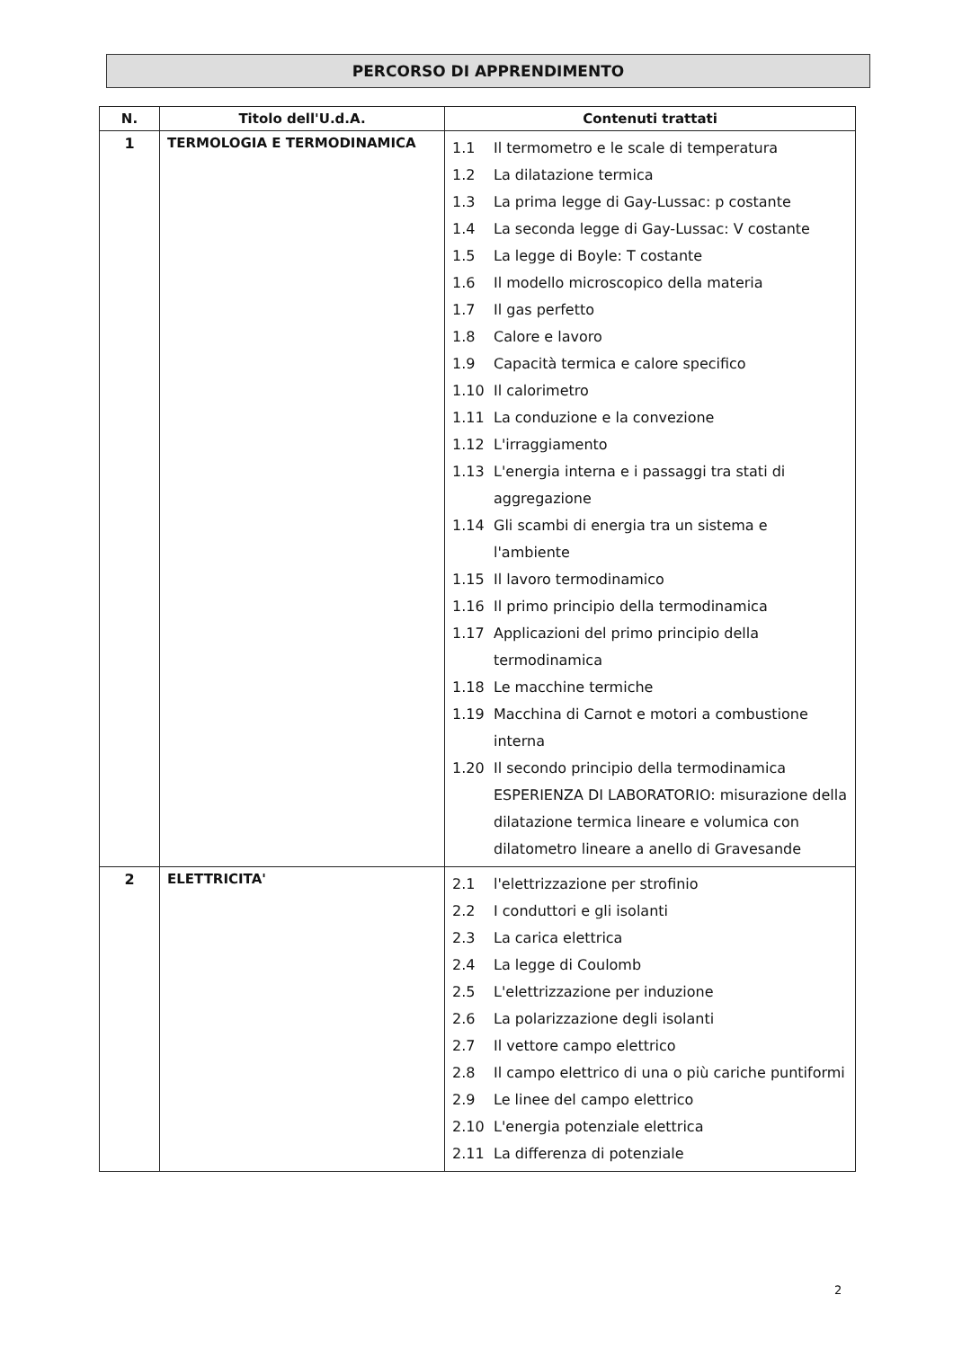PERCORSO DI APPRENDIMENTO
| N. | Titolo dell'U.d.A. | Contenuti trattati |
| --- | --- | --- |
| 1 | TERMOLOGIA E TERMODINAMICA | 1.1 Il termometro e le scale di temperatura 1.2 La dilatazione termica 1.3 La prima legge di Gay-Lussac: p costante 1.4 La seconda legge di Gay-Lussac: V costante 1.5 La legge di Boyle: T costante 1.6 Il modello microscopico della materia 1.7 Il gas perfetto 1.8 Calore e lavoro 1.9 Capacità termica e calore specifico 1.10 Il calorimetro 1.11 La conduzione e la convezione 1.12 L'irraggiamento 1.13 L'energia interna e i passaggi tra stati di aggregazione 1.14 Gli scambi di energia tra un sistema e l'ambiente 1.15 Il lavoro termodinamico 1.16 Il primo principio della termodinamica 1.17 Applicazioni del primo principio della termodinamica 1.18 Le macchine termiche 1.19 Macchina di Carnot e motori a combustione interna 1.20 Il secondo principio della termodinamica ESPERIENZA DI LABORATORIO: misurazione della dilatazione termica lineare e volumica con dilatometro lineare a anello di Gravesande |
| 2 | ELETTRICITA' | 2.1 l'elettrizzazione per strofinio 2.2 I conduttori e gli isolanti 2.3 La carica elettrica 2.4 La legge di Coulomb 2.5 L'elettrizzazione per induzione 2.6 La polarizzazione degli isolanti 2.7 Il vettore campo elettrico 2.8 Il campo elettrico di una o più cariche puntiformi 2.9 Le linee del campo elettrico 2.10 L'energia potenziale elettrica 2.11 La differenza di potenziale |
2